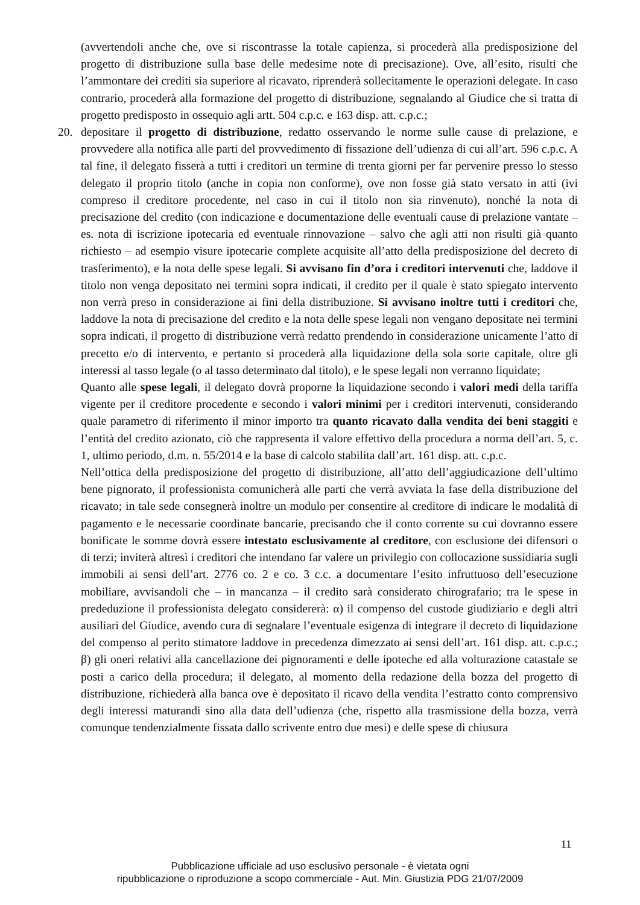(avvertendoli anche che, ove si riscontrasse la totale capienza, si procederà alla predisposizione del progetto di distribuzione sulla base delle medesime note di precisazione). Ove, all’esito, risulti che l’ammontare dei crediti sia superiore al ricavato, riprenderà sollecitamente le operazioni delegate. In caso contrario, procederà alla formazione del progetto di distribuzione, segnalando al Giudice che si tratta di progetto predisposto in ossequio agli artt. 504 c.p.c. e 163 disp. att. c.p.c.;
20. depositare il progetto di distribuzione, redatto osservando le norme sulle cause di prelazione, e provvedere alla notifica alle parti del provvedimento di fissazione dell’udienza di cui all’art. 596 c.p.c. A tal fine, il delegato fisserà a tutti i creditori un termine di trenta giorni per far pervenire presso lo stesso delegato il proprio titolo (anche in copia non conforme), ove non fosse già stato versato in atti (ivi compreso il creditore procedente, nel caso in cui il titolo non sia rinvenuto), nonché la nota di precisazione del credito (con indicazione e documentazione delle eventuali cause di prelazione vantate – es. nota di iscrizione ipotecaria ed eventuale rinnovazione – salvo che agli atti non risulti già quanto richiesto – ad esempio visure ipotecarie complete acquisite all’atto della predisposizione del decreto di trasferimento), e la nota delle spese legali. Si avvisano fin d’ora i creditori intervenuti che, laddove il titolo non venga depositato nei termini sopra indicati, il credito per il quale è stato spiegato intervento non verrà preso in considerazione ai fini della distribuzione. Si avvisano inoltre tutti i creditori che, laddove la nota di precisazione del credito e la nota delle spese legali non vengano depositate nei termini sopra indicati, il progetto di distribuzione verrà redatto prendendo in considerazione unicamente l’atto di precetto e/o di intervento, e pertanto si procederà alla liquidazione della sola sorte capitale, oltre gli interessi al tasso legale (o al tasso determinato dal titolo), e le spese legali non verranno liquidate;
Quanto alle spese legali, il delegato dovrà proporne la liquidazione secondo i valori medi della tariffa vigente per il creditore procedente e secondo i valori minimi per i creditori intervenuti, considerando quale parametro di riferimento il minor importo tra quanto ricavato dalla vendita dei beni staggiti e l’entità del credito azionato, ciò che rappresenta il valore effettivo della procedura a norma dell’art. 5, c. 1, ultimo periodo, d.m. n. 55/2014 e la base di calcolo stabilita dall’art. 161 disp. att. c.p.c.
Nell’ottica della predisposizione del progetto di distribuzione, all’atto dell’aggiudicazione dell’ultimo bene pignorato, il professionista comunicherà alle parti che verrà avviata la fase della distribuzione del ricavato; in tale sede consegnerà inoltre un modulo per consentire al creditore di indicare le modalità di pagamento e le necessarie coordinate bancarie, precisando che il conto corrente su cui dovranno essere bonificate le somme dovrà essere intestato esclusivamente al creditore, con esclusione dei difensori o di terzi; inviterà altresì i creditori che intendano far valere un privilegio con collocazione sussidiaria sugli immobili ai sensi dell’art. 2776 co. 2 e co. 3 c.c. a documentare l’esito infruttuoso dell’esecuzione mobiliare, avvisandoli che – in mancanza – il credito sarà considerato chirografario; tra le spese in prededuzione il professionista delegato considererà: α) il compenso del custode giudiziario e degli altri ausiliari del Giudice, avendo cura di segnalare l’eventuale esigenza di integrare il decreto di liquidazione del compenso al perito stimatore laddove in precedenza dimezzato ai sensi dell’art. 161 disp. att. c.p.c.; β) gli oneri relativi alla cancellazione dei pignoramenti e delle ipoteche ed alla volturazione catastale se posti a carico della procedura; il delegato, al momento della redazione della bozza del progetto di distribuzione, richiederà alla banca ove è depositato il ricavo della vendita l’estratto conto comprensivo degli interessi maturandi sino alla data dell’udienza (che, rispetto alla trasmissione della bozza, verrà comunque tendenzialmente fissata dallo scrivente entro due mesi) e delle spese di chiusura
11
Pubblicazione ufficiale ad uso esclusivo personale - è vietata ogni
ripubblicazione o riproduzione a scopo commerciale - Aut. Min. Giustizia PDG 21/07/2009